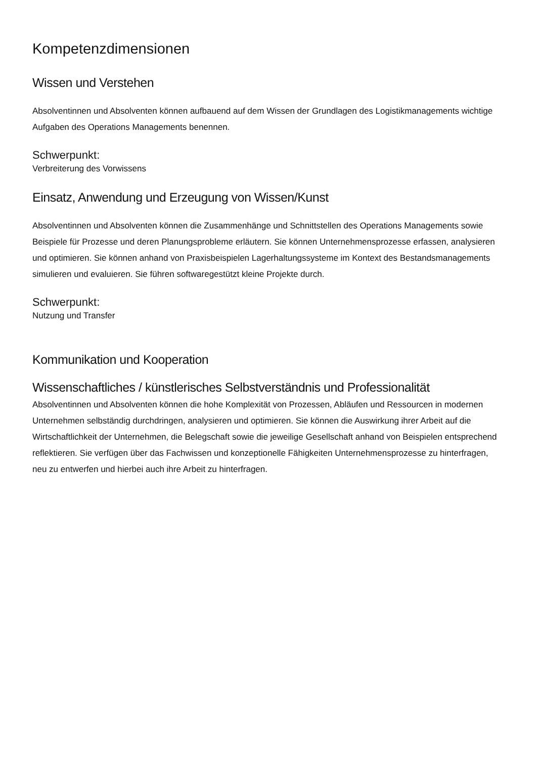Kompetenzdimensionen
Wissen und Verstehen
Absolventinnen und Absolventen können aufbauend auf dem Wissen der Grundlagen des Logistikmanagements wichtige Aufgaben des Operations Managements benennen.
Schwerpunkt:
Verbreiterung des Vorwissens
Einsatz, Anwendung und Erzeugung von Wissen/Kunst
Absolventinnen und Absolventen können die Zusammenhänge und Schnittstellen des Operations Managements sowie Beispiele für Prozesse und deren Planungsprobleme erläutern. Sie können Unternehmensprozesse erfassen, analysieren und optimieren. Sie können anhand von Praxisbeispielen Lagerhaltungssysteme im Kontext des Bestandsmanagements simulieren und evaluieren. Sie führen softwaregestützt kleine Projekte durch.
Schwerpunkt:
Nutzung und Transfer
Kommunikation und Kooperation
Wissenschaftliches / künstlerisches Selbstverständnis und Professionalität
Absolventinnen und Absolventen können die hohe Komplexität von Prozessen, Abläufen und Ressourcen in modernen Unternehmen selbständig durchdringen, analysieren und optimieren. Sie können die Auswirkung ihrer Arbeit auf die Wirtschaftlichkeit der Unternehmen, die Belegschaft sowie die jeweilige Gesellschaft anhand von Beispielen entsprechend reflektieren. Sie verfügen über das Fachwissen und konzeptionelle Fähigkeiten Unternehmensprozesse zu hinterfragen, neu zu entwerfen und hierbei auch ihre Arbeit zu hinterfragen.